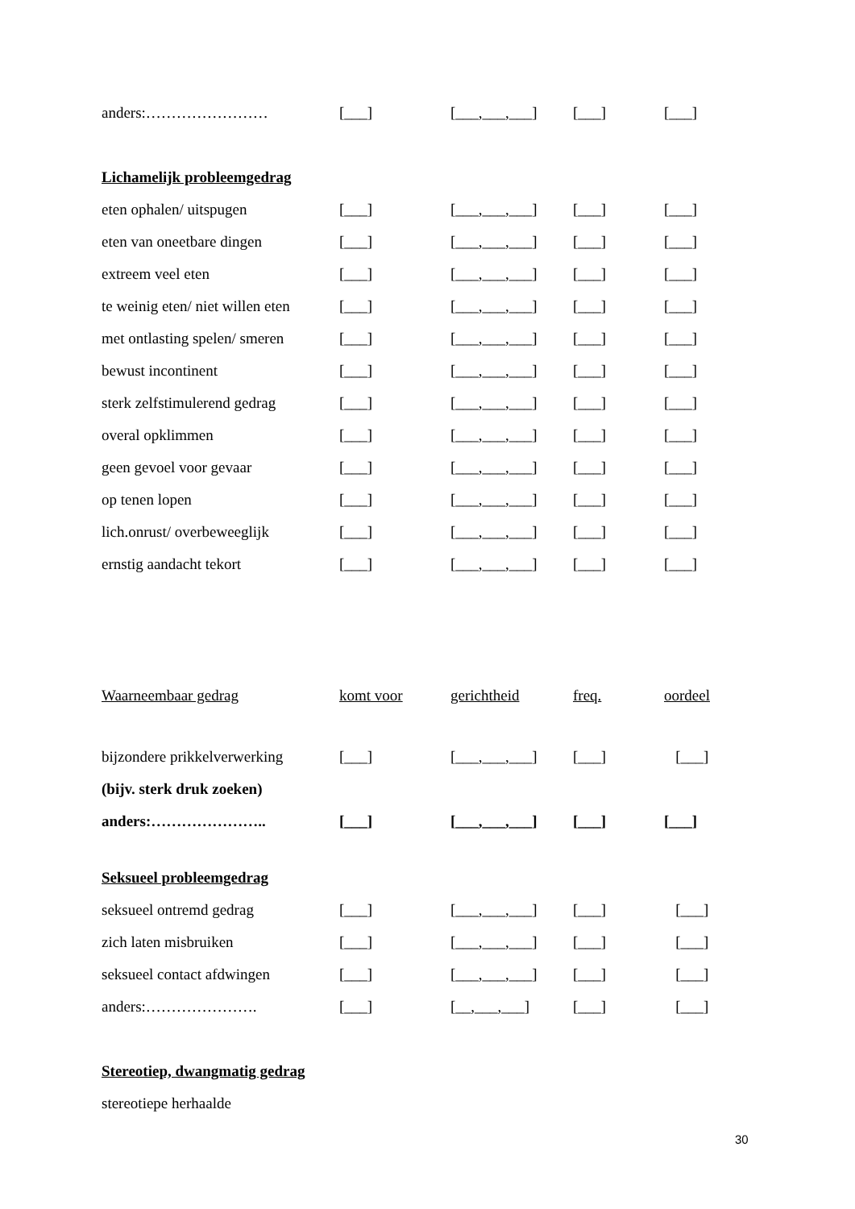| anders:…………………… | [___] | [___,___,___] | [___] | [___] |
| Lichamelijk probleemgedrag | | | | |
| eten ophalen/ uitspugen | [___] | [___,___,___] | [___] | [___] |
| eten van oneetbare dingen | [___] | [___,___,___] | [___] | [___] |
| extreem veel eten | [___] | [___,___,___] | [___] | [___] |
| te weinig eten/ niet willen eten | [___] | [___,___,___] | [___] | [___] |
| met ontlasting spelen/ smeren | [___] | [___,___,___] | [___] | [___] |
| bewust incontinent | [___] | [___,___,___] | [___] | [___] |
| sterk zelfstimulerend gedrag | [___] | [___,___,___] | [___] | [___] |
| overal opklimmen | [___] | [___,___,___] | [___] | [___] |
| geen gevoel voor gevaar | [___] | [___,___,___] | [___] | [___] |
| op tenen lopen | [___] | [___,___,___] | [___] | [___] |
| lich.onrust/ overbeweeglijk | [___] | [___,___,___] | [___] | [___] |
| ernstig aandacht tekort | [___] | [___,___,___] | [___] | [___] |
| Waarneembaar gedrag | komt voor | gerichtheid | freq. | oordeel |
| bijzondere prikkelverwerking | [___] | [___,___,___] | [___] | [___] |
| (bijv. sterk druk zoeken) | | | | |
| anders:………………….. | [___] | [___,___,___] | [___] | [___] |
| Seksueel probleemgedrag | | | | |
| seksueel ontremd gedrag | [___] | [___,___,___] | [___] | [___] |
| zich laten misbruiken | [___] | [___,___,___] | [___] | [___] |
| seksueel contact afdwingen | [___] | [___,___,___] | [___] | [___] |
| anders:…………………. | [___] | [__,___,___] | [___] | [___] |
| Stereotiep, dwangmatig gedrag | | | | |
| stereotiepe herhaalde | | | | |
30